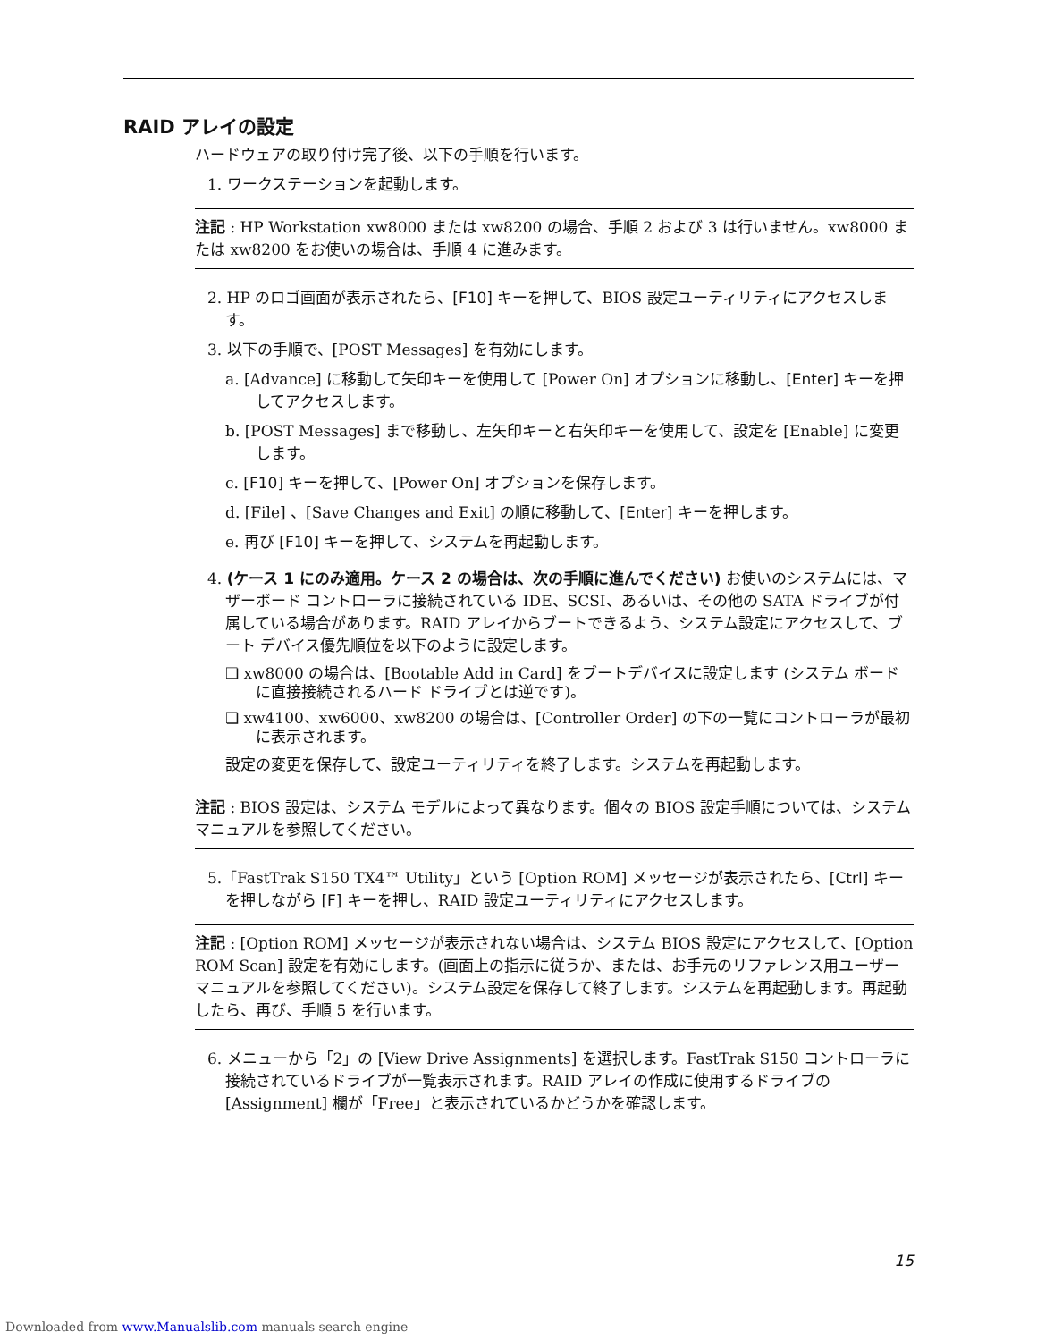RAID アレイの設定
ハードウェアの取り付け完了後、以下の手順を行います。
1. ワークステーションを起動します。
注記 : HP Workstation xw8000 または xw8200 の場合、手順 2 および 3 は行いません。xw8000 または xw8200 をお使いの場合は、手順 4 に進みます。
2. HP のロゴ画面が表示されたら、[F10] キーを押して、BIOS 設定ユーティリティにアクセスします。
3. 以下の手順で、[POST Messages] を有効にします。
a. [Advance] に移動して矢印キーを使用して [Power On] オプションに移動し、[Enter] キーを押してアクセスします。
b. [POST Messages] まで移動し、左矢印キーと右矢印キーを使用して、設定を [Enable] に変更します。
c. [F10] キーを押して、[Power On] オプションを保存します。
d. [File] 、[Save Changes and Exit] の順に移動して、[Enter] キーを押します。
e. 再び [F10] キーを押して、システムを再起動します。
4. (ケース 1 にのみ適用。ケース 2 の場合は、次の手順に進んでください) お使いのシステムには、マザーボード コントローラに接続されている IDE、SCSI、あるいは、その他の SATA ドライブが付属している場合があります。RAID アレイからブートできるよう、システム設定にアクセスして、ブート デバイス優先順位を以下のように設定します。
❏ xw8000 の場合は、[Bootable Add in Card] をブートデバイスに設定します (システム ボードに直接接続されるハード ドライブとは逆です)。
❏ xw4100、xw6000、xw8200 の場合は、[Controller Order] の下の一覧にコントローラが最初に表示されます。
設定の変更を保存して、設定ユーティリティを終了します。システムを再起動します。
注記 : BIOS 設定は、システム モデルによって異なります。個々の BIOS 設定手順については、システム マニュアルを参照してください。
5.「FastTrak S150 TX4™ Utility」という [Option ROM] メッセージが表示されたら、[Ctrl] キーを押しながら [F] キーを押し、RAID 設定ユーティリティにアクセスします。
注記 : [Option ROM] メッセージが表示されない場合は、システム BIOS 設定にアクセスして、[Option ROM Scan] 設定を有効にします。(画面上の指示に従うか、または、お手元のリファレンス用ユーザー マニュアルを参照してください)。システム設定を保存して終了します。システムを再起動します。再起動したら、再び、手順 5 を行います。
6. メニューから「2」の [View Drive Assignments] を選択します。FastTrak S150 コントローラに接続されているドライブが一覧表示されます。RAID アレイの作成に使用するドライブの [Assignment] 欄が「Free」と表示されているかどうかを確認します。
15
Downloaded from www.Manualslib.com manuals search engine